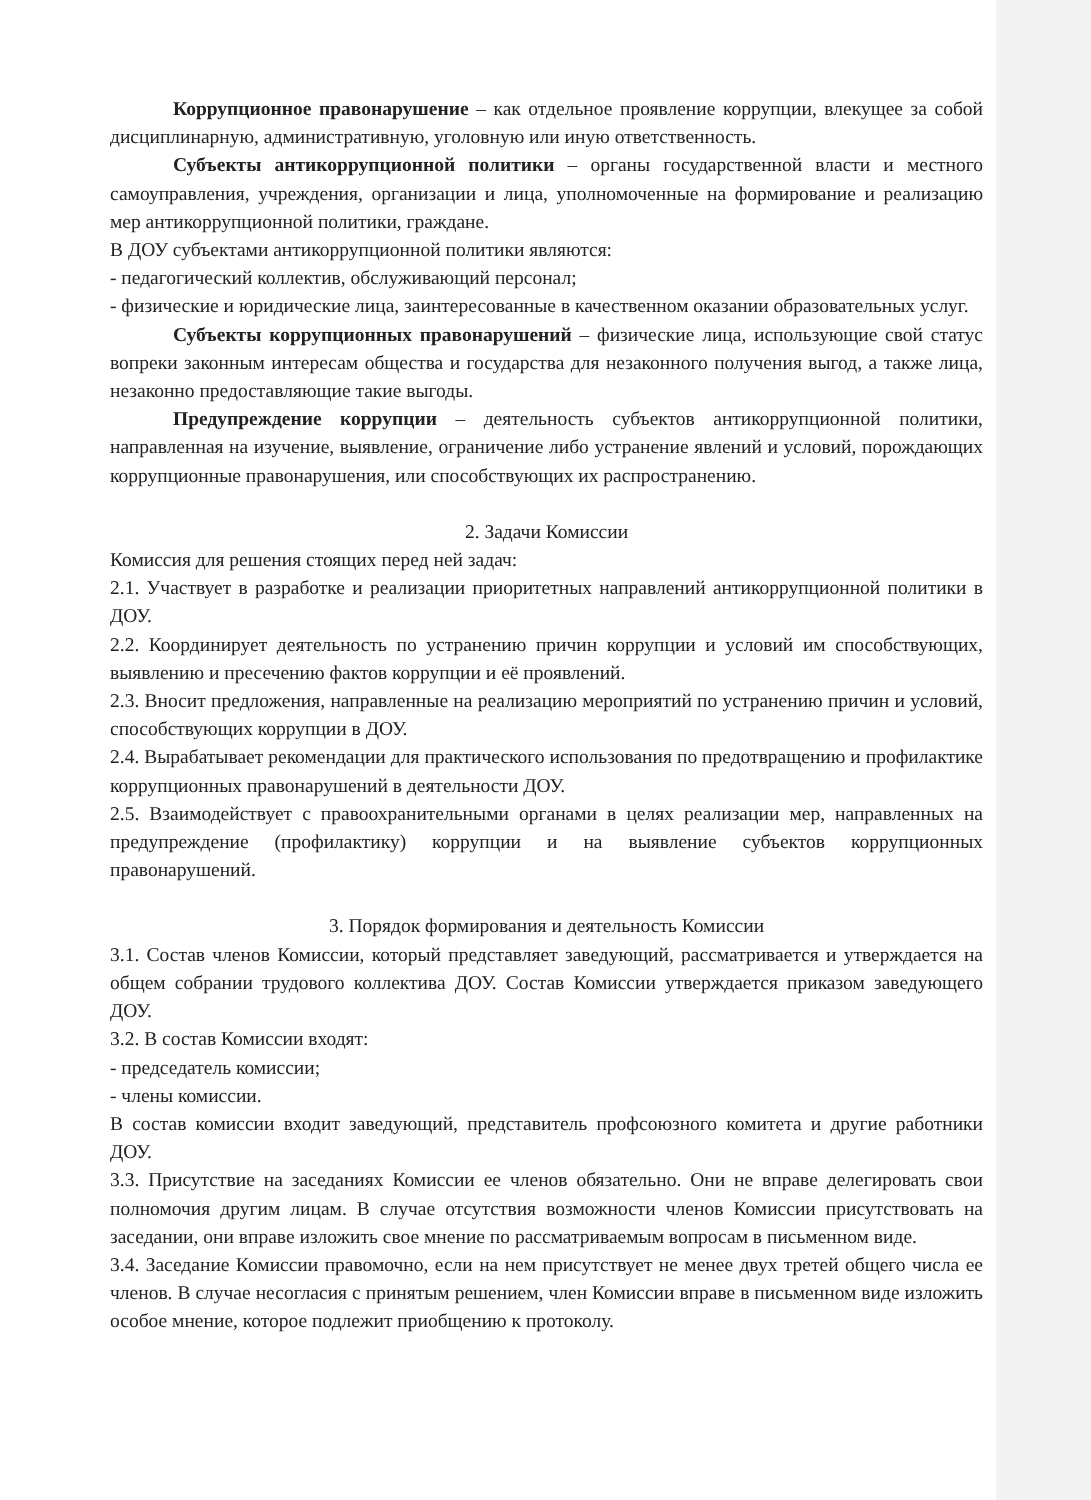Коррупционное правонарушение – как отдельное проявление коррупции, влекущее за собой дисциплинарную, административную, уголовную или иную ответственность.
Субъекты антикоррупционной политики – органы государственной власти и местного самоуправления, учреждения, организации и лица, уполномоченные на формирование и реализацию мер антикоррупционной политики, граждане.
В ДОУ субъектами антикоррупционной политики являются:
- педагогический коллектив, обслуживающий персонал;
- физические и юридические лица, заинтересованные в качественном оказании образовательных услуг.
Субъекты коррупционных правонарушений – физические лица, использующие свой статус вопреки законным интересам общества и государства для незаконного получения выгод, а также лица, незаконно предоставляющие такие выгоды.
Предупреждение коррупции – деятельность субъектов антикоррупционной политики, направленная на изучение, выявление, ограничение либо устранение явлений и условий, порождающих коррупционные правонарушения, или способствующих их распространению.
2. Задачи Комиссии
Комиссия для решения стоящих перед ней задач:
2.1. Участвует в разработке и реализации приоритетных направлений антикоррупционной политики в ДОУ.
2.2. Координирует деятельность по устранению причин коррупции и условий им способствующих, выявлению и пресечению фактов коррупции и её проявлений.
2.3. Вносит предложения, направленные на реализацию мероприятий по устранению причин и условий, способствующих коррупции в ДОУ.
2.4. Вырабатывает рекомендации для практического использования по предотвращению и профилактике коррупционных правонарушений в деятельности ДОУ.
2.5. Взаимодействует с правоохранительными органами в целях реализации мер, направленных на предупреждение (профилактику) коррупции и на выявление субъектов коррупционных правонарушений.
3. Порядок формирования и деятельность Комиссии
3.1. Состав членов Комиссии, который представляет заведующий, рассматривается и утверждается на общем собрании трудового коллектива ДОУ. Состав Комиссии утверждается приказом заведующего ДОУ.
3.2. В состав Комиссии входят:
- председатель комиссии;
- члены комиссии.
В состав комиссии входит заведующий, представитель профсоюзного комитета и другие работники ДОУ.
3.3. Присутствие на заседаниях Комиссии ее членов обязательно. Они не вправе делегировать свои полномочия другим лицам. В случае отсутствия возможности членов Комиссии присутствовать на заседании, они вправе изложить свое мнение по рассматриваемым вопросам в письменном виде.
3.4. Заседание Комиссии правомочно, если на нем присутствует не менее двух третей общего числа ее членов. В случае несогласия с принятым решением, член Комиссии вправе в письменном виде изложить особое мнение, которое подлежит приобщению к протоколу.